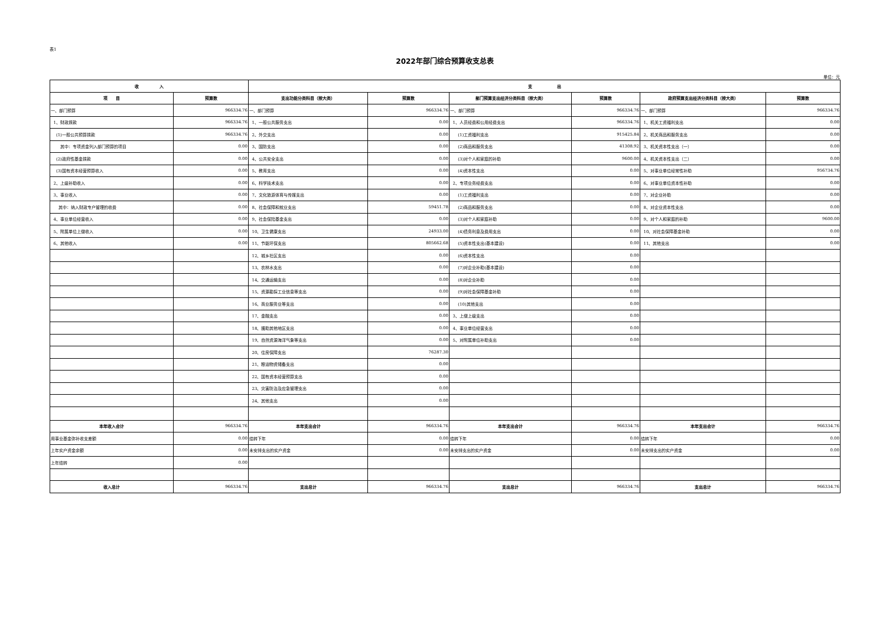表1
2022年部门综合预算收支总表
单位：元
| 收 入 | | 支 出 | | | | | |
| --- | --- | --- | --- | --- | --- | --- | --- |
| 项 目 | 预算数 | 支出功能分类科目（按大类） | 预算数 | 部门预算支出经济分类科目（按大类） | 预算数 | 政府预算支出经济分类科目（按大类） | 预算数 |
| 一、部门预算 | 966334.76 | 一、部门预算 | 966334.76 | 一、部门预算 | 966334.76 | 一、部门预算 | 966334.76 |
| 1、财政拨款 | 966334.76 | 1、一般公共服务支出 | 0.00 | 1、人员经费和公用经费支出 | 966334.76 | 1、机关工资福利支出 | 0.00 |
| (1)一般公共预算拨款 | 966334.76 | 2、外交支出 | 0.00 | (1)工资福利支出 | 915425.84 | 2、机关商品和服务支出 | 0.00 |
| 其中：专项资金列入部门预算的项目 | 0.00 | 3、国防支出 | 0.00 | (2)商品和服务支出 | 41308.92 | 3、机关资本性支出（一） | 0.00 |
| (2)政府性基金拨款 | 0.00 | 4、公共安全支出 | 0.00 | (3)对个人和家庭的补助 | 9600.00 | 4、机关资本性支出（二） | 0.00 |
| (3)国有资本经营预算收入 | 0.00 | 5、教育支出 | 0.00 | (4)资本性支出 | 0.00 | 5、对事业单位经常性补助 | 956734.76 |
| 2、上级补助收入 | 0.00 | 6、科学技术支出 | 0.00 | 2、专项业务经费支出 | 0.00 | 6、对事业单位资本性补助 | 0.00 |
| 3、事业收入 | 0.00 | 7、文化旅游体育与传媒支出 | 0.00 | (1)工资福利支出 | 0.00 | 7、对企业补助 | 0.00 |
| 其中：纳入财政专户管理的收费 | 0.00 | 8、社会保障和就业支出 | 59451.78 | (2)商品和服务支出 | 0.00 | 8、对企业资本性支出 | 0.00 |
| 4、事业单位经营收入 | 0.00 | 9、社会保险基金支出 | 0.00 | (3)对个人和家庭补助 | 0.00 | 9、对个人和家庭的补助 | 9600.00 |
| 5、附属单位上缴收入 | 0.00 | 10、卫生健康支出 | 24933.00 | (4)债务利息及费用支出 | 0.00 | 10、对社会保障基金补助 | 0.00 |
| 6、其他收入 | 0.00 | 11、节能环保支出 | 805662.68 | (5)资本性支出(基本建设) | 0.00 | 11、其他支出 | 0.00 |
| | | 12、城乡社区支出 | 0.00 | (6)资本性支出 | 0.00 | | |
| | | 13、农林水支出 | 0.00 | (7)对企业补助(基本建设) | 0.00 | | |
| | | 14、交通运输支出 | 0.00 | (8)对企业补助 | 0.00 | | |
| | | 15、资源勘探工业信息等支出 | 0.00 | (9)对社会保障基金补助 | 0.00 | | |
| | | 16、商业服务业等支出 | 0.00 | (10)其他支出 | 0.00 | | |
| | | 17、金融支出 | 0.00 | 3、上缴上级支出 | 0.00 | | |
| | | 18、援助其他地区支出 | 0.00 | 4、事业单位经营支出 | 0.00 | | |
| | | 19、自然资源海洋气象等支出 | 0.00 | 5、对附属单位补助支出 | 0.00 | | |
| | | 20、住房保障支出 | 76287.30 | | | | |
| | | 21、粮油物资储备支出 | 0.00 | | | | |
| | | 22、国有资本经营预算支出 | 0.00 | | | | |
| | | 23、灾害防治及应急管理支出 | 0.00 | | | | |
| | | 24、其他支出 | 0.00 | | | | |
| 本年收入合计 | 966334.76 | 本年支出合计 | 966334.76 | 本年支出合计 | 966334.76 | 本年支出合计 | 966334.76 |
| 用事业基金弥补收支差额 | 0.00 | 结转下年 | 0.00 | 结转下年 | 0.00 | 结转下年 | 0.00 |
| 上年实户资金余额 | 0.00 | 未安排支出的实户资金 | 0.00 | 未安排支出的实户资金 | 0.00 | 未安排支出的实户资金 | 0.00 |
| 上年结转 | 0.00 | | | | | | |
| 收入总计 | 966334.76 | 支出总计 | 966334.76 | 支出总计 | 966334.76 | 支出总计 | 966334.76 |